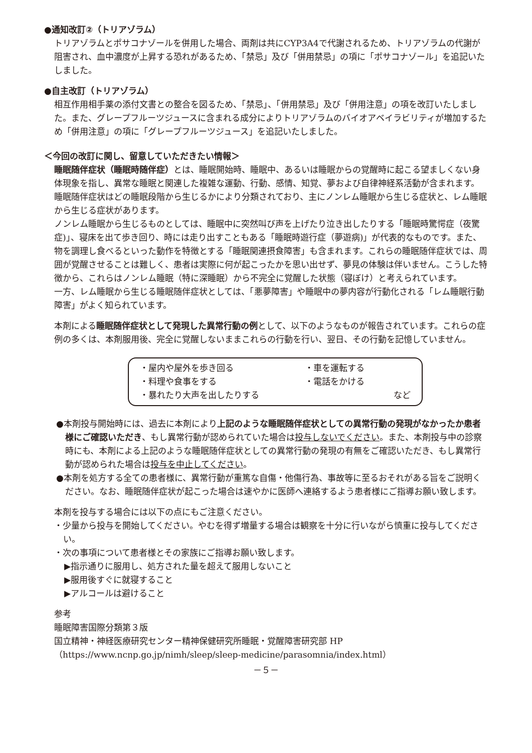●通知改訂②（トリアゾラム）
トリアゾラムとポサコナゾールを併用した場合、両剤は共にCYP3A4で代謝されるため、トリアゾラムの代謝が阻害され、血中濃度が上昇する恐れがあるため、「禁忌」及び「併用禁忌」の項に「ポサコナゾール」を追記いたしました。
●自主改訂（トリアゾラム）
相互作用相手薬の添付文書との整合を図るため、「禁忌」、「併用禁忌」及び「併用注意」の項を改訂いたしました。また、グレープフルーツジュースに含まれる成分によりトリアゾラムのバイオアベイラビリティが増加するため「併用注意」の項に「グレープフルーツジュース」を追記いたしました。
＜今回の改訂に関し、留意していただきたい情報＞
睡眠随伴症状（睡眠時随伴症）とは、睡眠開始時、睡眠中、あるいは睡眠からの覚醒時に起こる望ましくない身体現象を指し、異常な睡眠と関連した複雑な運動、行動、感情、知覚、夢および自律神経系活動が含まれます。
睡眠随伴症状はどの睡眠段階から生じるかにより分類されており、主にノンレム睡眠から生じる症状と、レム睡眠から生じる症状があります。
ノンレム睡眠から生じるものとしては、睡眠中に突然叫び声を上げたり泣き出したりする「睡眠時驚愕症（夜驚症)」、寝床を出て歩き回り、時には走り出すこともある「睡眠時遊行症（夢遊病)」が代表的なものです。また、物を調理し食べるといった動作を特徴とする「睡眠関連摂食障害」も含まれます。これらの睡眠随伴症状では、周囲が覚醒させることは難しく、患者は実際に何が起こったかを思い出せず、夢見の体験は伴いません。こうした特徴から、これらはノンレム睡眠（特に深睡眠）から不完全に覚醒した状態（寝ぼけ）と考えられています。
一方、レム睡眠から生じる睡眠随伴症状としては、「悪夢障害」や睡眠中の夢内容が行動化される「レム睡眠行動障害」がよく知られています。
本剤による睡眠随伴症状として発現した異常行動の例として、以下のようなものが報告されています。これらの症例の多くは、本剤服用後、完全に覚醒しないままこれらの行動を行い、翌日、その行動を記憶していません。
| ・屋内や屋外を歩き回る | ・車を運転する | |
| ・料理や食事をする | ・電話をかける | |
| ・暴れたり大声を出したりする | | など |
●本剤投与開始時には、過去に本剤により上記のような睡眠随伴症状としての異常行動の発現がなかったか患者様にご確認いただき、もし異常行動が認められていた場合は投与しないでください。また、本剤投与中の診察時にも、本剤による上記のような睡眠随伴症状としての異常行動の発現の有無をご確認いただき、もし異常行動が認められた場合は投与を中止してください。
●本剤を処方する全ての患者様に、異常行動が重篤な自傷・他傷行為、事故等に至るおそれがある旨をご説明ください。なお、睡眠随伴症状が起こった場合は速やかに医師へ連絡するよう患者様にご指導お願い致します。
本剤を投与する場合には以下の点にもご注意ください。
・少量から投与を開始してください。やむを得ず増量する場合は観察を十分に行いながら慎重に投与してください。
・次の事項について患者様とその家族にご指導お願い致します。
▶指示通りに服用し、処方された量を超えて服用しないこと
▶服用後すぐに就寝すること
▶アルコールは避けること
参考
睡眠障害国際分類第３版
国立精神・神経医療研究センター精神保健研究所睡眠・覚醒障害研究部 HP
（https://www.ncnp.go.jp/nimh/sleep/sleep-medicine/parasomnia/index.html）
－５－